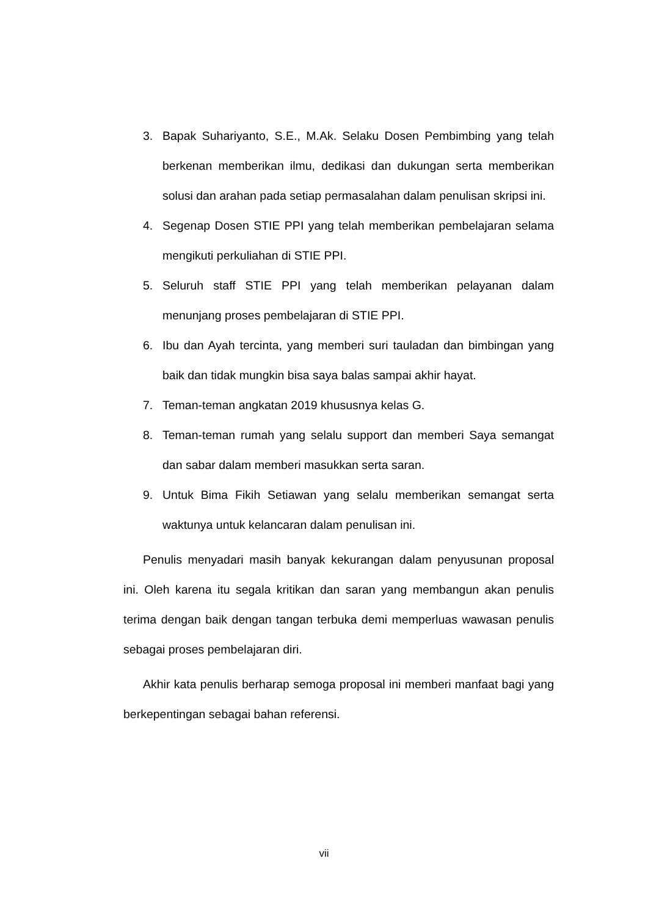3. Bapak Suhariyanto, S.E., M.Ak. Selaku Dosen Pembimbing yang telah berkenan memberikan ilmu, dedikasi dan dukungan serta memberikan solusi dan arahan pada setiap permasalahan dalam penulisan skripsi ini.
4. Segenap Dosen STIE PPI yang telah memberikan pembelajaran selama mengikuti perkuliahan di STIE PPI.
5. Seluruh staff STIE PPI yang telah memberikan pelayanan dalam menunjang proses pembelajaran di STIE PPI.
6. Ibu dan Ayah tercinta, yang memberi suri tauladan dan bimbingan yang baik dan tidak mungkin bisa saya balas sampai akhir hayat.
7. Teman-teman angkatan 2019 khususnya kelas G.
8. Teman-teman rumah yang selalu support dan memberi Saya semangat dan sabar dalam memberi masukkan serta saran.
9. Untuk Bima Fikih Setiawan yang selalu memberikan semangat serta waktunya untuk kelancaran dalam penulisan ini.
Penulis menyadari masih banyak kekurangan dalam penyusunan proposal ini. Oleh karena itu segala kritikan dan saran yang membangun akan penulis terima dengan baik dengan tangan terbuka demi memperluas wawasan penulis sebagai proses pembelajaran diri.
Akhir kata penulis berharap semoga proposal ini memberi manfaat bagi yang berkepentingan sebagai bahan referensi.
vii